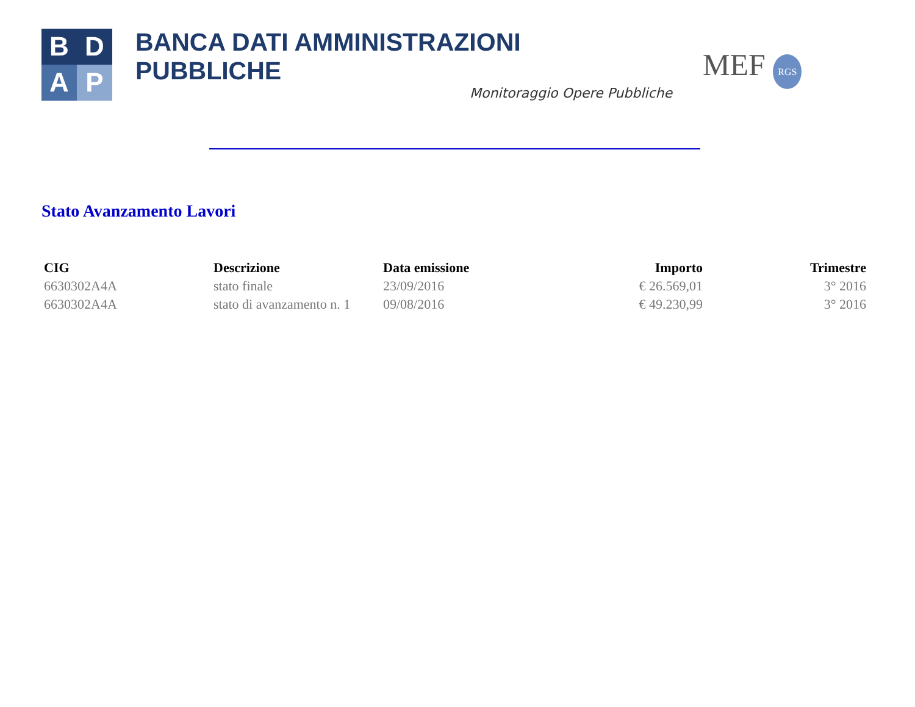B
D
A
P
BANCA DATI AMMINISTRAZIONI PUBBLICHE
Monitoraggio Opere Pubbliche
MEF RGS
Stato Avanzamento Lavori
| CIG | Descrizione | Data emissione | Importo | Trimestre |
| --- | --- | --- | --- | --- |
| 6630302A4A | stato finale | 23/09/2016 | € 26.569,01 | 3° 2016 |
| 6630302A4A | stato di avanzamento n. 1 | 09/08/2016 | € 49.230,99 | 3° 2016 |